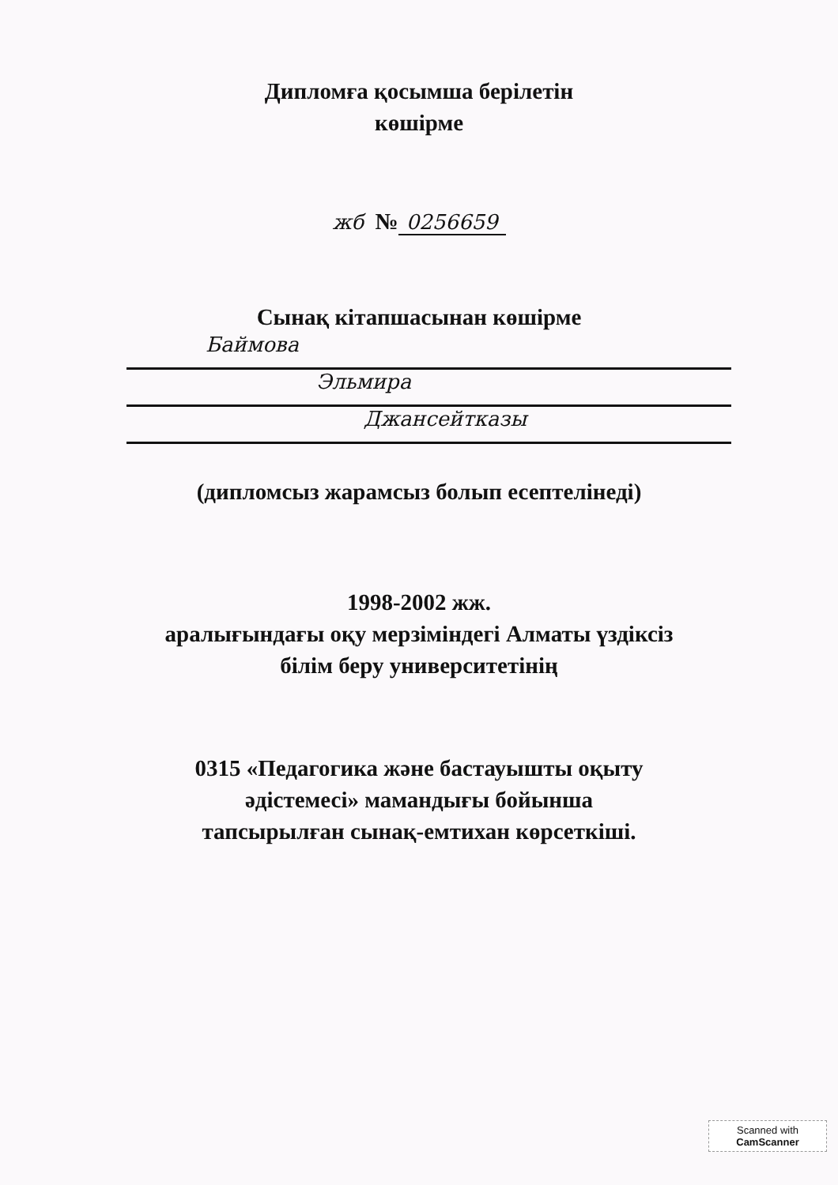Дипломға қосымша берілетін
көшірме
жб № 0256659
Сынақ кітапшасынан көшірме
Баймова
Эльмира
Джансейтказы
(дипломсыз жарамсыз болып есептелінеді)
1998-2002 жж.
аралығындағы оқу мерзіміндегі Алматы үздіксіз
білім беру университетінің
0315 «Педагогика және бастауышты оқыту
әдістемесі» мамандығы бойынша
тапсырылған сынақ-емтихан көрсеткіші.
Scanned with
CamScanner